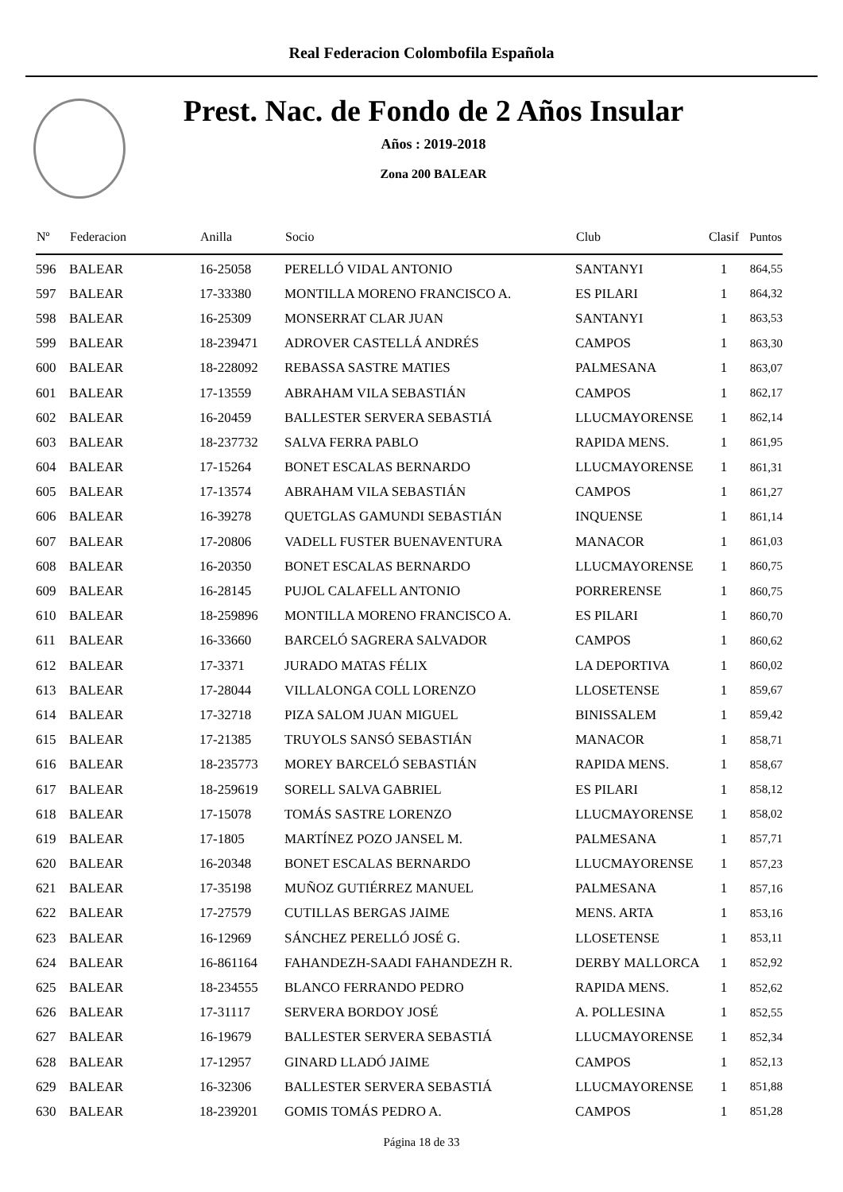Real Federacion Colombofila Española
Prest. Nac. de Fondo de 2 Años Insular
Años : 2019-2018
Zona 200 BALEAR
| Nº | Federacion | Anilla | Socio | Club | Clasif | Puntos |
| --- | --- | --- | --- | --- | --- | --- |
| 596 | BALEAR | 16-25058 | PERELLÓ VIDAL ANTONIO | SANTANYI | 1 | 864,55 |
| 597 | BALEAR | 17-33380 | MONTILLA MORENO FRANCISCO A. | ES PILARI | 1 | 864,32 |
| 598 | BALEAR | 16-25309 | MONSERRAT CLAR JUAN | SANTANYI | 1 | 863,53 |
| 599 | BALEAR | 18-239471 | ADROVER CASTELLÁ ANDRÉS | CAMPOS | 1 | 863,30 |
| 600 | BALEAR | 18-228092 | REBASSA SASTRE MATIES | PALMESANA | 1 | 863,07 |
| 601 | BALEAR | 17-13559 | ABRAHAM VILA SEBASTIÁN | CAMPOS | 1 | 862,17 |
| 602 | BALEAR | 16-20459 | BALLESTER SERVERA SEBASTIÁ | LLUCMAYORENSE | 1 | 862,14 |
| 603 | BALEAR | 18-237732 | SALVA FERRA PABLO | RAPIDA MENS. | 1 | 861,95 |
| 604 | BALEAR | 17-15264 | BONET ESCALAS BERNARDO | LLUCMAYORENSE | 1 | 861,31 |
| 605 | BALEAR | 17-13574 | ABRAHAM VILA SEBASTIÁN | CAMPOS | 1 | 861,27 |
| 606 | BALEAR | 16-39278 | QUETGLAS GAMUNDI SEBASTIÁN | INQUENSE | 1 | 861,14 |
| 607 | BALEAR | 17-20806 | VADELL FUSTER BUENAVENTURA | MANACOR | 1 | 861,03 |
| 608 | BALEAR | 16-20350 | BONET ESCALAS BERNARDO | LLUCMAYORENSE | 1 | 860,75 |
| 609 | BALEAR | 16-28145 | PUJOL CALAFELL ANTONIO | PORRERENSE | 1 | 860,75 |
| 610 | BALEAR | 18-259896 | MONTILLA MORENO FRANCISCO A. | ES PILARI | 1 | 860,70 |
| 611 | BALEAR | 16-33660 | BARCELÓ SAGRERA SALVADOR | CAMPOS | 1 | 860,62 |
| 612 | BALEAR | 17-3371 | JURADO MATAS FÉLIX | LA DEPORTIVA | 1 | 860,02 |
| 613 | BALEAR | 17-28044 | VILLALONGA COLL LORENZO | LLOSETENSE | 1 | 859,67 |
| 614 | BALEAR | 17-32718 | PIZA SALOM JUAN MIGUEL | BINISSALEM | 1 | 859,42 |
| 615 | BALEAR | 17-21385 | TRUYOLS SANSÓ SEBASTIÁN | MANACOR | 1 | 858,71 |
| 616 | BALEAR | 18-235773 | MOREY BARCELÓ SEBASTIÁN | RAPIDA MENS. | 1 | 858,67 |
| 617 | BALEAR | 18-259619 | SORELL SALVA GABRIEL | ES PILARI | 1 | 858,12 |
| 618 | BALEAR | 17-15078 | TOMÁS SASTRE LORENZO | LLUCMAYORENSE | 1 | 858,02 |
| 619 | BALEAR | 17-1805 | MARTÍNEZ POZO JANSEL M. | PALMESANA | 1 | 857,71 |
| 620 | BALEAR | 16-20348 | BONET ESCALAS BERNARDO | LLUCMAYORENSE | 1 | 857,23 |
| 621 | BALEAR | 17-35198 | MUÑOZ GUTIÉRREZ MANUEL | PALMESANA | 1 | 857,16 |
| 622 | BALEAR | 17-27579 | CUTILLAS BERGAS JAIME | MENS. ARTA | 1 | 853,16 |
| 623 | BALEAR | 16-12969 | SÁNCHEZ PERELLÓ JOSÉ G. | LLOSETENSE | 1 | 853,11 |
| 624 | BALEAR | 16-861164 | FAHANDEZH-SAADI FAHANDEZH R. | DERBY MALLORCA | 1 | 852,92 |
| 625 | BALEAR | 18-234555 | BLANCO FERRANDO PEDRO | RAPIDA MENS. | 1 | 852,62 |
| 626 | BALEAR | 17-31117 | SERVERA BORDOY JOSÉ | A. POLLESINA | 1 | 852,55 |
| 627 | BALEAR | 16-19679 | BALLESTER SERVERA SEBASTIÁ | LLUCMAYORENSE | 1 | 852,34 |
| 628 | BALEAR | 17-12957 | GINARD LLADÓ JAIME | CAMPOS | 1 | 852,13 |
| 629 | BALEAR | 16-32306 | BALLESTER SERVERA SEBASTIÁ | LLUCMAYORENSE | 1 | 851,88 |
| 630 | BALEAR | 18-239201 | GOMIS TOMÁS PEDRO A. | CAMPOS | 1 | 851,28 |
Página 18 de 33